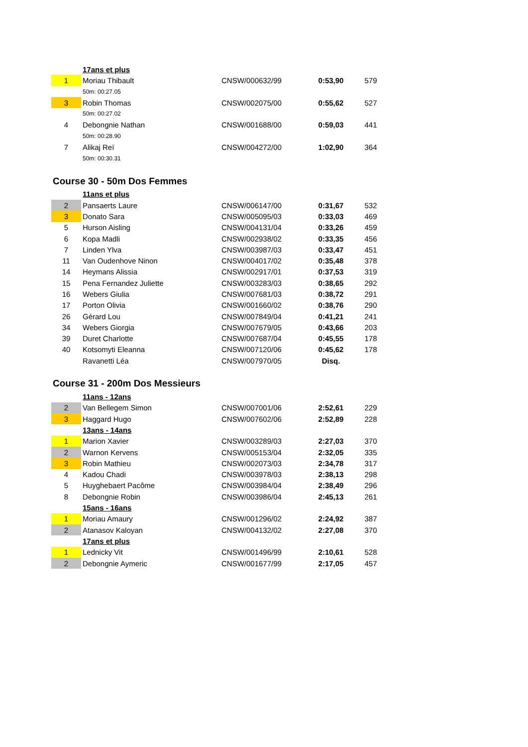| | 17ans et plus | | | |
| 1 | Moriau Thibault | CNSW/000632/99 | 0:53,90 | 579 |
| | 50m: 00:27.05 | | | |
| 3 | Robin Thomas | CNSW/002075/00 | 0:55,62 | 527 |
| | 50m: 00:27.02 | | | |
| 4 | Debongnie Nathan | CNSW/001688/00 | 0:59,03 | 441 |
| | 50m: 00:28.90 | | | |
| 7 | Alikaj Reï | CNSW/004272/00 | 1:02,90 | 364 |
| | 50m: 00:30.31 | | | |
Course 30 - 50m Dos Femmes
| | 11ans et plus | | | |
| 2 | Pansaerts Laure | CNSW/006147/00 | 0:31,67 | 532 |
| 3 | Donato Sara | CNSW/005095/03 | 0:33,03 | 469 |
| 5 | Hurson Aisling | CNSW/004131/04 | 0:33,26 | 459 |
| 6 | Kopa Madli | CNSW/002938/02 | 0:33,35 | 456 |
| 7 | Linden Ylva | CNSW/003987/03 | 0:33,47 | 451 |
| 11 | Van Oudenhove Ninon | CNSW/004017/02 | 0:35,48 | 378 |
| 14 | Heymans Alissia | CNSW/002917/01 | 0:37,53 | 319 |
| 15 | Pena Fernandez Juliette | CNSW/003283/03 | 0:38,65 | 292 |
| 16 | Webers Giulia | CNSW/007681/03 | 0:38,72 | 291 |
| 17 | Porton Olivia | CNSW/001660/02 | 0:38,76 | 290 |
| 26 | Gérard Lou | CNSW/007849/04 | 0:41,21 | 241 |
| 34 | Webers Giorgia | CNSW/007679/05 | 0:43,66 | 203 |
| 39 | Duret Charlotte | CNSW/007687/04 | 0:45,55 | 178 |
| 40 | Kotsomyti Eleanna | CNSW/007120/06 | 0:45,62 | 178 |
| | Ravanetti Léa | CNSW/007970/05 | Disq. | |
Course 31 - 200m Dos Messieurs
| | 11ans - 12ans | | | |
| 2 | Van Bellegem Simon | CNSW/007001/06 | 2:52,61 | 229 |
| 3 | Haggard Hugo | CNSW/007602/06 | 2:52,89 | 228 |
| | 13ans - 14ans | | | |
| 1 | Marion Xavier | CNSW/003289/03 | 2:27,03 | 370 |
| 2 | Warnon Kervens | CNSW/005153/04 | 2:32,05 | 335 |
| 3 | Robin Mathieu | CNSW/002073/03 | 2:34,78 | 317 |
| 4 | Kadou Chadi | CNSW/003978/03 | 2:38,13 | 298 |
| 5 | Huyghebaert Pacôme | CNSW/003984/04 | 2:38,49 | 296 |
| 8 | Debongnie Robin | CNSW/003986/04 | 2:45,13 | 261 |
| | 15ans - 16ans | | | |
| 1 | Moriau Amaury | CNSW/001296/02 | 2:24,92 | 387 |
| 2 | Atanasov Kaloyan | CNSW/004132/02 | 2:27,08 | 370 |
| | 17ans et plus | | | |
| 1 | Lednicky Vit | CNSW/001496/99 | 2:10,61 | 528 |
| 2 | Debongnie Aymeric | CNSW/001677/99 | 2:17,05 | 457 |